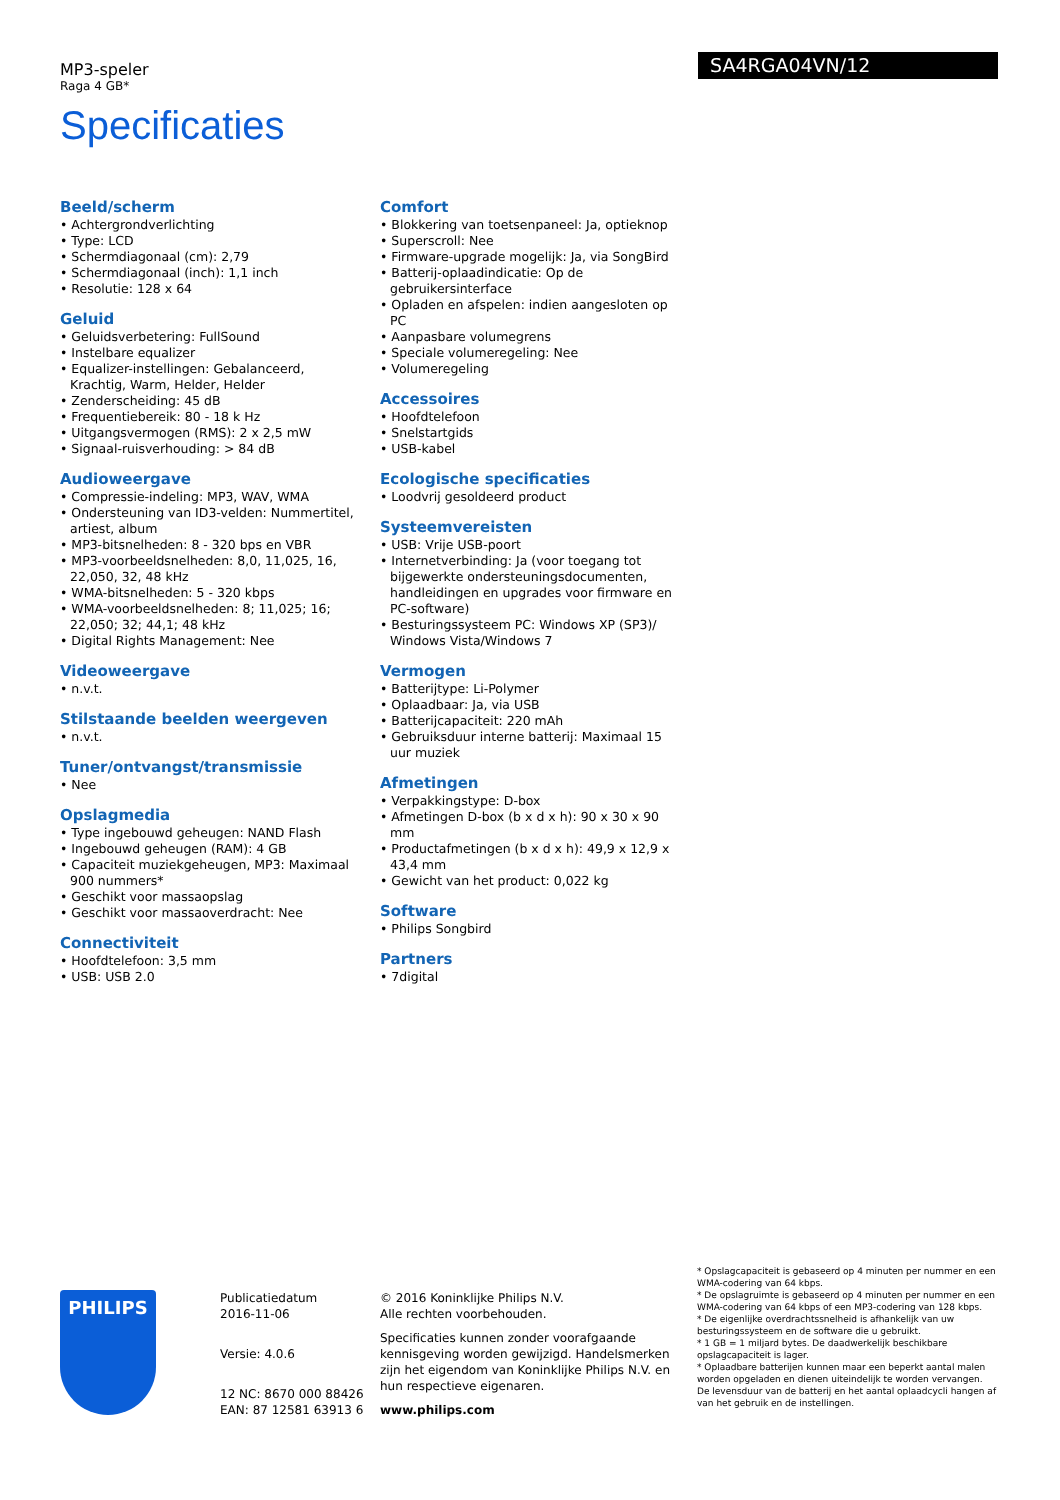MP3-speler
Raga 4 GB*
Specificaties
SA4RGA04VN/12
Beeld/scherm
• Achtergrondverlichting
• Type: LCD
• Schermdiagonaal (cm): 2,79
• Schermdiagonaal (inch): 1,1 inch
• Resolutie: 128 x 64
Geluid
• Geluidsverbetering: FullSound
• Instelbare equalizer
• Equalizer-instellingen: Gebalanceerd, Krachtig, Warm, Helder, Helder
• Zenderscheiding: 45 dB
• Frequentiebereik: 80 - 18 k Hz
• Uitgangsvermogen (RMS): 2 x 2,5 mW
• Signaal-ruisverhouding: > 84 dB
Audioweergave
• Compressie-indeling: MP3, WAV, WMA
• Ondersteuning van ID3-velden: Nummertitel, artiest, album
• MP3-bitsnelheden: 8 - 320 bps en VBR
• MP3-voorbeeldsnelheden: 8,0, 11,025, 16, 22,050, 32, 48 kHz
• WMA-bitsnelheden: 5 - 320 kbps
• WMA-voorbeeldsnelheden: 8; 11,025; 16; 22,050; 32; 44,1; 48 kHz
• Digital Rights Management: Nee
Videoweergave
• n.v.t.
Stilstaande beelden weergeven
• n.v.t.
Tuner/ontvangst/transmissie
• Nee
Opslagmedia
• Type ingebouwd geheugen: NAND Flash
• Ingebouwd geheugen (RAM): 4 GB
• Capaciteit muziekgeheugen, MP3: Maximaal 900 nummers*
• Geschikt voor massaopslag
• Geschikt voor massaoverdracht: Nee
Connectiviteit
• Hoofdtelefoon: 3,5 mm
• USB: USB 2.0
Comfort
• Blokkering van toetsenpaneel: Ja, optieknop
• Superscroll: Nee
• Firmware-upgrade mogelijk: Ja, via SongBird
• Batterij-oplaadindicatie: Op de gebruikersinterface
• Opladen en afspelen: indien aangesloten op PC
• Aanpasbare volumegrens
• Speciale volumeregeling: Nee
• Volumeregeling
Accessoires
• Hoofdtelefoon
• Snelstartgids
• USB-kabel
Ecologische specificaties
• Loodvrij gesoldeerd product
Systeemvereisten
• USB: Vrije USB-poort
• Internetverbinding: Ja (voor toegang tot bijgewerkte ondersteuningsdocumenten, handleidingen en upgrades voor firmware en PC-software)
• Besturingssysteem PC: Windows XP (SP3)/ Windows Vista/Windows 7
Vermogen
• Batterijtype: Li-Polymer
• Oplaadbaar: Ja, via USB
• Batterijcapaciteit: 220 mAh
• Gebruiksduur interne batterij: Maximaal 15 uur muziek
Afmetingen
• Verpakkingstype: D-box
• Afmetingen D-box (b x d x h): 90 x 30 x 90 mm
• Productafmetingen (b x d x h): 49,9 x 12,9 x 43,4 mm
• Gewicht van het product: 0,022 kg
Software
• Philips Songbird
Partners
• 7digital
PHILIPS
Publicatiedatum
2016-11-06
Versie: 4.0.6
12 NC: 8670 000 88426
EAN: 87 12581 63913 6
© 2016 Koninklijke Philips N.V.
Alle rechten voorbehouden.
Specificaties kunnen zonder voorafgaande kennisgeving worden gewijzigd. Handelsmerken zijn het eigendom van Koninklijke Philips N.V. en hun respectieve eigenaren.
www.philips.com
* Opslagcapaciteit is gebaseerd op 4 minuten per nummer en een WMA-codering van 64 kbps.
* De opslagruimte is gebaseerd op 4 minuten per nummer en een WMA-codering van 64 kbps of een MP3-codering van 128 kbps.
* De eigenlijke overdrachtssnelheid is afhankelijk van uw besturingssysteem en de software die u gebruikt.
* 1 GB = 1 miljard bytes. De daadwerkelijk beschikbare opslagcapaciteit is lager.
* Oplaadbare batterijen kunnen maar een beperkt aantal malen worden opgeladen en dienen uiteindelijk te worden vervangen. De levensduur van de batterij en het aantal oplaadcycli hangen af van het gebruik en de instellingen.